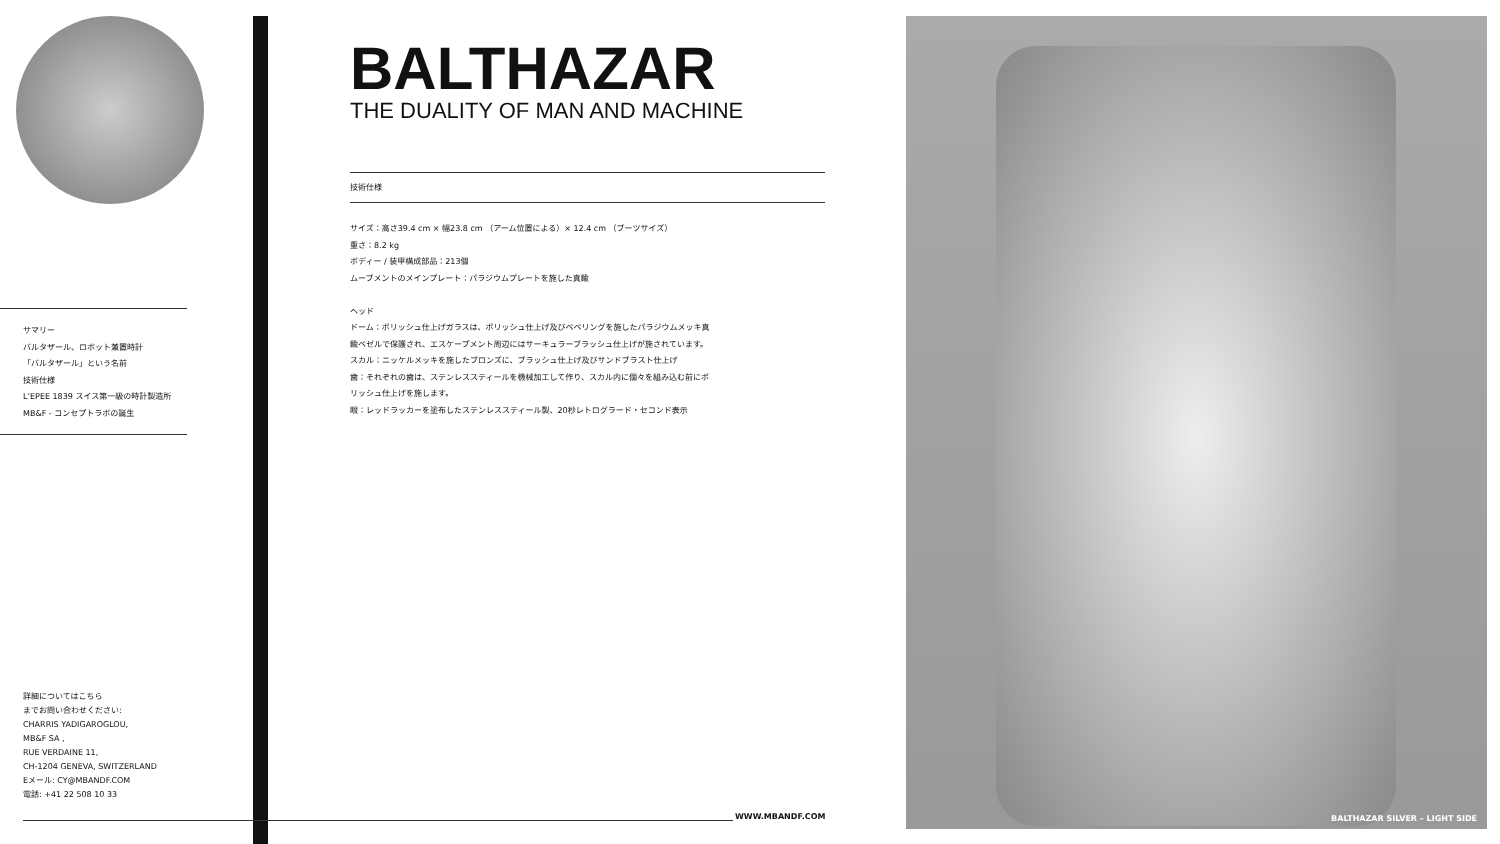サマリー
バルタザール、ロボット兼置時計
「バルタザール」という名前
技術仕様
L’EPEE 1839 スイス第一級の時計製造所
MB&F - コンセプトラボの誕生
詳細についてはこちら
までお問い合わせください:
CHARRIS YADIGAROGLOU,
MB&F SA ,
RUE VERDAINE 11,
CH-1204 GENEVA, SWITZERLAND
Eメール: CY@MBANDF.COM
電話: +41 22 508 10 33
BALTHAZAR
THE DUALITY OF MAN AND MACHINE
技術仕様
サイズ：高さ39.4 cm × 幅23.8 cm （アーム位置による）× 12.4 cm （ブーツサイズ）
重さ：8.2 kg
ボディー / 装甲構成部品：213個
ムーブメントのメインプレート：パラジウムプレートを施した真鍮
ヘッド
ドーム：ポリッシュ仕上げガラスは、ポリッシュ仕上げ及びベベリングを施したパラジウムメッキ真
鍮ベゼルで保護され、エスケープメント周辺にはサーキュラーブラッシュ仕上げが施されています。
スカル：ニッケルメッキを施したブロンズに、ブラッシュ仕上げ及びサンドブラスト仕上げ
歯：それぞれの歯は、ステンレススティールを機械加工して作り、スカル内に個々を組み込む前にポ
リッシュ仕上げを施します。
眼：レッドラッカーを塗布したステンレススティール製、20秒レトログラード・セコンド表示
WWW.MBANDF.COM
BALTHAZAR SILVER – LIGHT SIDE